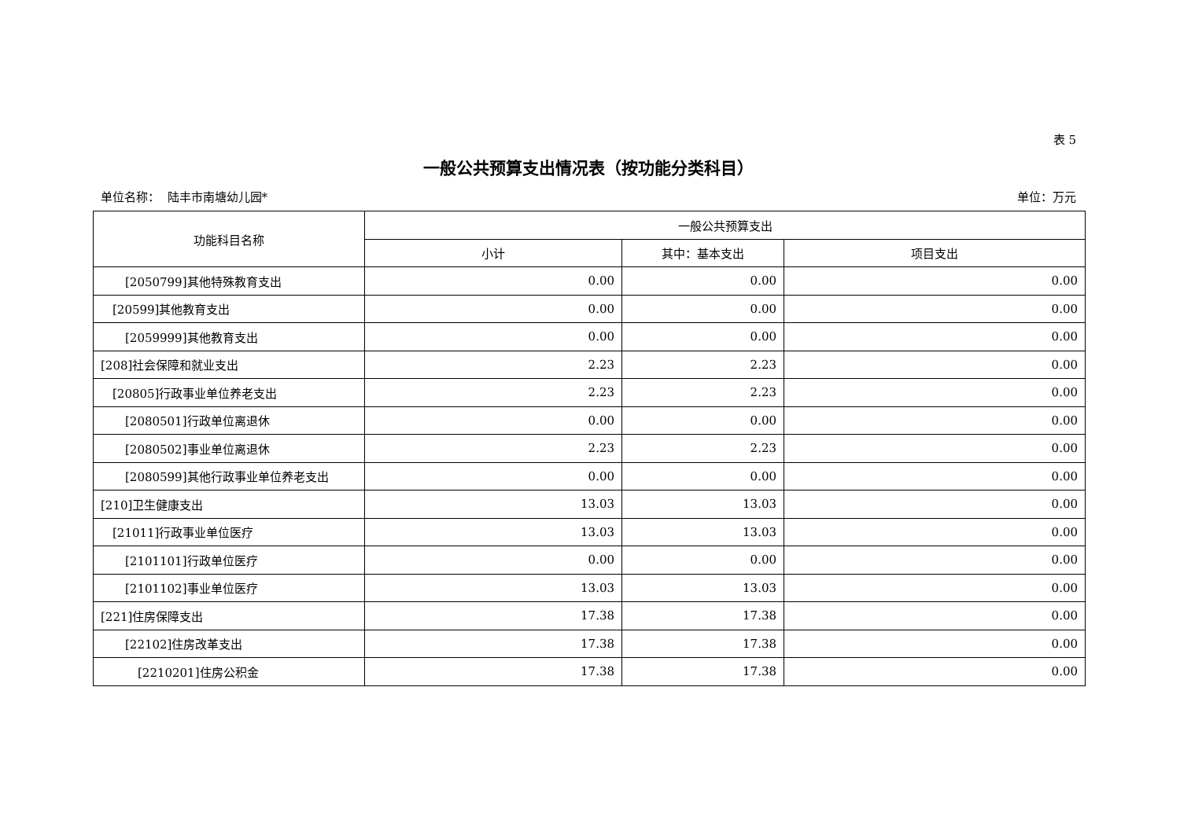表 5
一般公共预算支出情况表（按功能分类科目）
单位名称： 陆丰市南塘幼儿园* 单位：万元
| 功能科目名称 | 一般公共预算支出 | | |
| --- | --- | --- | --- |
| | 小计 | 其中：基本支出 | 项目支出 |
| [2050799]其他特殊教育支出 | 0.00 | 0.00 | 0.00 |
| [20599]其他教育支出 | 0.00 | 0.00 | 0.00 |
| [2059999]其他教育支出 | 0.00 | 0.00 | 0.00 |
| [208]社会保障和就业支出 | 2.23 | 2.23 | 0.00 |
| [20805]行政事业单位养老支出 | 2.23 | 2.23 | 0.00 |
| [2080501]行政单位离退休 | 0.00 | 0.00 | 0.00 |
| [2080502]事业单位离退休 | 2.23 | 2.23 | 0.00 |
| [2080599]其他行政事业单位养老支出 | 0.00 | 0.00 | 0.00 |
| [210]卫生健康支出 | 13.03 | 13.03 | 0.00 |
| [21011]行政事业单位医疗 | 13.03 | 13.03 | 0.00 |
| [2101101]行政单位医疗 | 0.00 | 0.00 | 0.00 |
| [2101102]事业单位医疗 | 13.03 | 13.03 | 0.00 |
| [221]住房保障支出 | 17.38 | 17.38 | 0.00 |
| [22102]住房改革支出 | 17.38 | 17.38 | 0.00 |
| [2210201]住房公积金 | 17.38 | 17.38 | 0.00 |